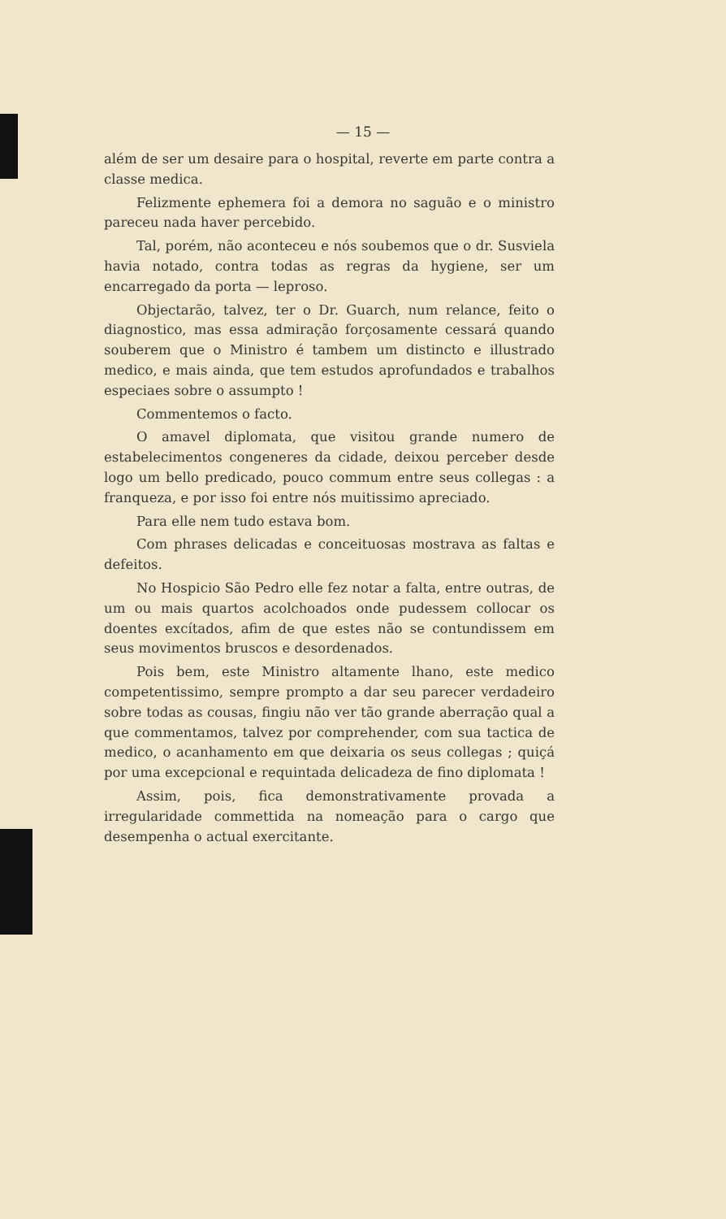— 15 —
além de ser um desaire para o hospital, reverte em parte contra a classe medica.
Felizmente ephemera foi a demora no saguão e o ministro pareceu nada haver percebido.
Tal, porém, não aconteceu e nós soubemos que o dr. Susviela havia notado, contra todas as regras da hygiene, ser um encarregado da porta — leproso.
Objectarão, talvez, ter o Dr. Guarch, num relance, feito o diagnostico, mas essa admiração forçosamente cessará quando souberem que o Ministro é tambem um distincto e illustrado medico, e mais ainda, que tem estudos aprofundados e trabalhos especiaes sobre o assumpto !
Commentemos o facto.
O amavel diplomata, que visitou grande numero de estabelecimentos congeneres da cidade, deixou perceber desde logo um bello predicado, pouco commum entre seus collegas : a franqueza, e por isso foi entre nós muitissimo apreciado.
Para elle nem tudo estava bom.
Com phrases delicadas e conceituosas mostrava as faltas e defeitos.
No Hospicio São Pedro elle fez notar a falta, entre outras, de um ou mais quartos acolchoados onde pudessem collocar os doentes excítados, afim de que estes não se contundissem em seus movimentos bruscos e desordenados.
Pois bem, este Ministro altamente lhano, este medico competentissimo, sempre prompto a dar seu parecer verdadeiro sobre todas as cousas, fingiu não ver tão grande aberração qual a que commentamos, talvez por comprehender, com sua tactica de medico, o acanhamento em que deixaria os seus collegas ; quiçá por uma excepcional e requintada delicadeza de fino diplomata !
Assim, pois, fica demonstrativamente provada a irregularidade commettida na nomeação para o cargo que desempenha o actual exercitante.